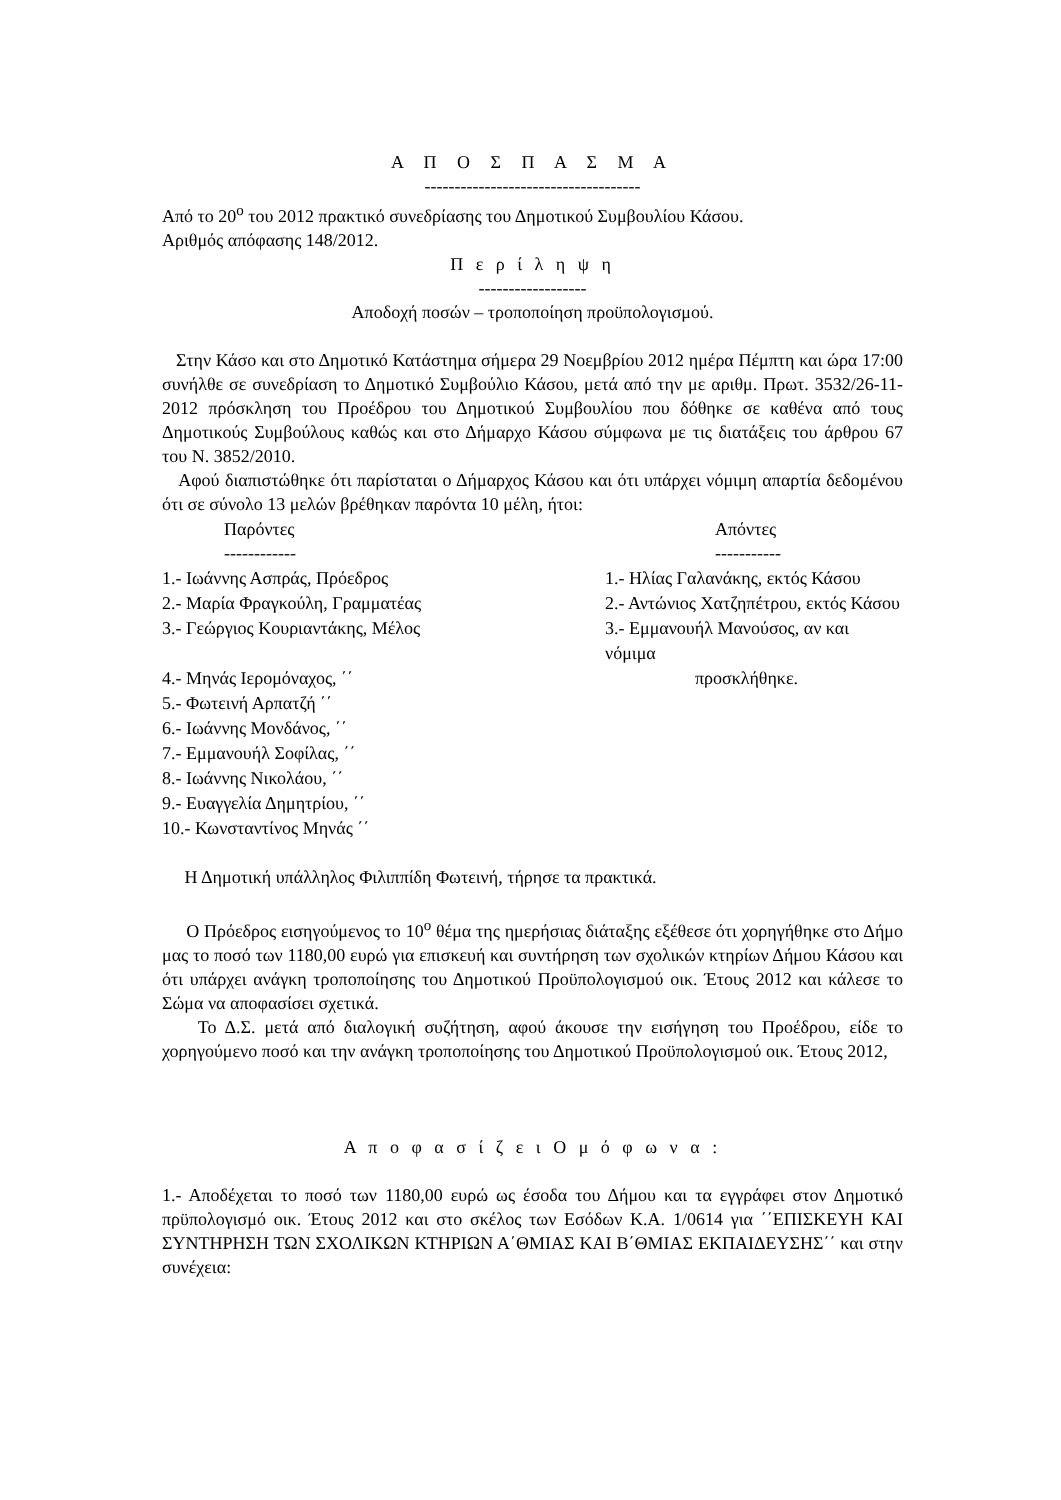Α Π Ο Σ Π Α Σ Μ Α
------------------------------------
Από το 20<sup>ο</sup> του 2012 πρακτικό συνεδρίασης του Δημοτικού Συμβουλίου Κάσου.
Αριθμός απόφασης 148/2012.
Π ε ρ ί λ η ψ η
------------------
Αποδοχή ποσών – τροποποίηση προϋπολογισμού.
Στην Κάσο και στο Δημοτικό Κατάστημα σήμερα 29 Νοεμβρίου 2012 ημέρα Πέμπτη και ώρα 17:00 συνήλθε σε συνεδρίαση το Δημοτικό Συμβούλιο Κάσου, μετά από την με αριθμ. Πρωτ. 3532/26-11-2012 πρόσκληση του Προέδρου του Δημοτικού Συμβουλίου που δόθηκε σε καθένα από τους Δημοτικούς Συμβούλους καθώς και στο Δήμαρχο Κάσου σύμφωνα με τις διατάξεις του άρθρου 67 του Ν. 3852/2010.
Αφού διαπιστώθηκε ότι παρίσταται ο Δήμαρχος Κάσου και ότι υπάρχει νόμιμη απαρτία δεδομένου ότι σε σύνολο 13 μελών βρέθηκαν παρόντα 10 μέλη, ήτοι:
| Παρόντες ------------ | Απόντες ----------- |
| --- | --- |
| 1.- Ιωάννης Ασπράς, Πρόεδρος | 1.- Ηλίας Γαλανάκης, εκτός Κάσου |
| 2.- Μαρία Φραγκούλη, Γραμματέας | 2.- Αντώνιος Χατζηπέτρου, εκτός Κάσου |
| 3.- Γεώργιος Κουριαντάκης, Μέλος | 3.- Εμμανουήλ Μανούσος, αν και νόμιμα |
| 4.- Μηνάς Ιερομόναχος, ΄΄ | προσκλήθηκε. |
| 5.- Φωτεινή Αρπατζή ΄΄ | |
| 6.- Ιωάννης Μονδάνος, ΄΄ | |
| 7.- Εμμανουήλ Σοφίλας, ΄΄ | |
| 8.- Ιωάννης Νικολάου, ΄΄ | |
| 9.- Ευαγγελία Δημητρίου, ΄΄ | |
| 10.- Κωνσταντίνος Μηνάς ΄΄ | |
Η Δημοτική υπάλληλος Φιλιππίδη Φωτεινή, τήρησε τα πρακτικά.
Ο Πρόεδρος εισηγούμενος το 10<sup>ο</sup> θέμα της ημερήσιας διάταξης εξέθεσε ότι χορηγήθηκε στο Δήμο μας το ποσό των 1180,00 ευρώ για επισκευή και συντήρηση των σχολικών κτηρίων Δήμου Κάσου και ότι υπάρχει ανάγκη τροποποίησης του Δημοτικού Προϋπολογισμού οικ. Έτους 2012 και κάλεσε το Σώμα να αποφασίσει σχετικά.
Το Δ.Σ. μετά από διαλογική συζήτηση, αφού άκουσε την εισήγηση του Προέδρου, είδε το χορηγούμενο ποσό και την ανάγκη τροποποίησης του Δημοτικού Προϋπολογισμού οικ. Έτους 2012,
Α π ο φ α σ ί ζ ε ι Ο μ ό φ ω ν α :
1.- Αποδέχεται το ποσό των 1180,00 ευρώ ως έσοδα του Δήμου και τα εγγράφει στον Δημοτικό πρϋπολογισμό οικ. Έτους 2012 και στο σκέλος των Εσόδων Κ.Α. 1/0614 για ΄΄ΕΠΙΣΚΕΥΗ ΚΑΙ ΣΥΝΤΗΡΗΣΗ ΤΩΝ ΣΧΟΛΙΚΩΝ ΚΤΗΡΙΩΝ Α΄ΘΜΙΑΣ ΚΑΙ Β΄ΘΜΙΑΣ ΕΚΠΑΙΔΕΥΣΗΣ΄΄ και στην συνέχεια: